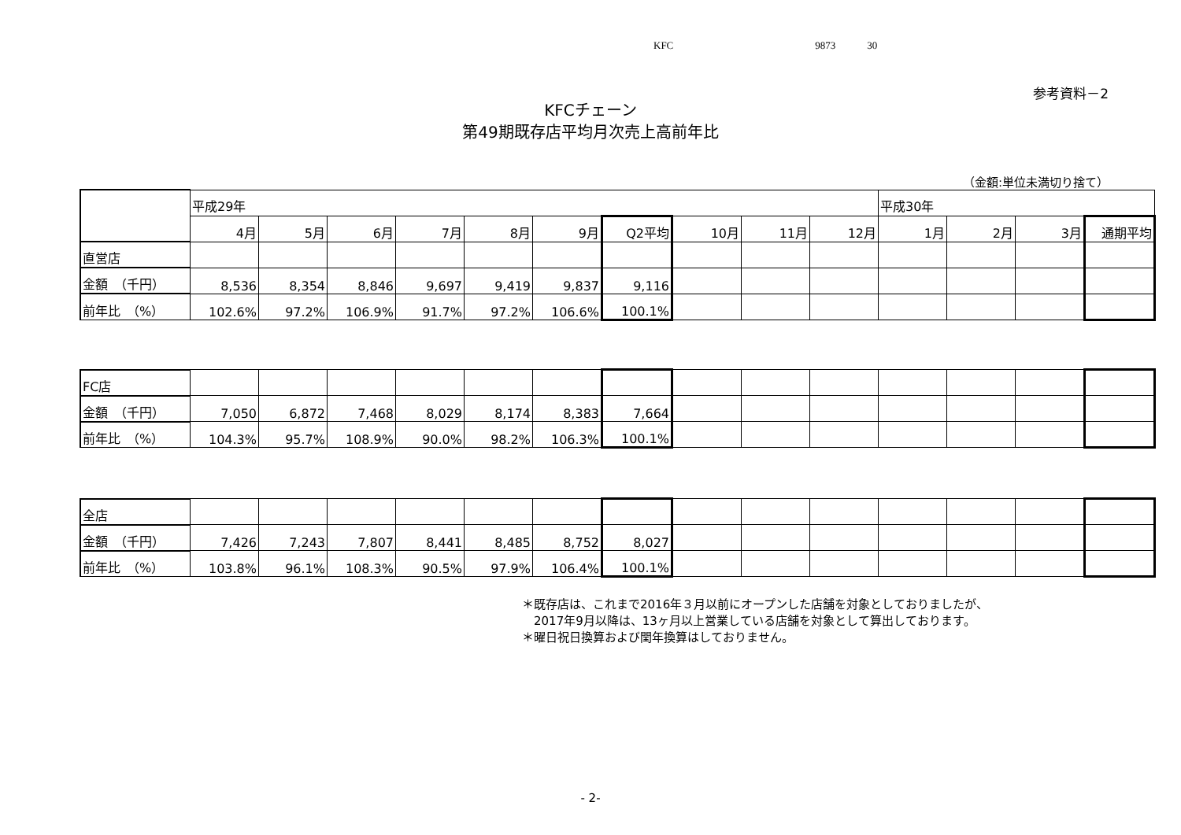KFC 9873 30
参考資料－2
KFCチェーン
第49期既存店平均月次売上高前年比
（金額:単位未満切り捨て）
| | 平成29年 | | | | | | | | | | 平成30年 | | | |
| | 4月 | 5月 | 6月 | 7月 | 8月 | 9月 | Q2平均 | 10月 | 11月 | 12月 | 1月 | 2月 | 3月 | 通期平均 |
| 直営店 | | | | | | | | | | | | | | |
| 金額 （千円） | 8,536 | 8,354 | 8,846 | 9,697 | 9,419 | 9,837 | 9,116 | | | | | | | |
| 前年比 （%） | 102.6% | 97.2% | 106.9% | 91.7% | 97.2% | 106.6% | 100.1% | | | | | | | |
| FC店 | | | | | | | | | | | | | | |
| 金額 （千円） | 7,050 | 6,872 | 7,468 | 8,029 | 8,174 | 8,383 | 7,664 | | | | | | | |
| 前年比 （%） | 104.3% | 95.7% | 108.9% | 90.0% | 98.2% | 106.3% | 100.1% | | | | | | | |
| 全店 | | | | | | | | | | | | | | |
| 金額 （千円） | 7,426 | 7,243 | 7,807 | 8,441 | 8,485 | 8,752 | 8,027 | | | | | | | |
| 前年比 （%） | 103.8% | 96.1% | 108.3% | 90.5% | 97.9% | 106.4% | 100.1% | | | | | | | |
＊既存店は、これまで2016年３月以前にオープンした店舗を対象としておりましたが、
　2017年9月以降は、13ヶ月以上営業している店舗を対象として算出しております。
＊曜日祝日換算および閏年換算はしておりません。
- 2-